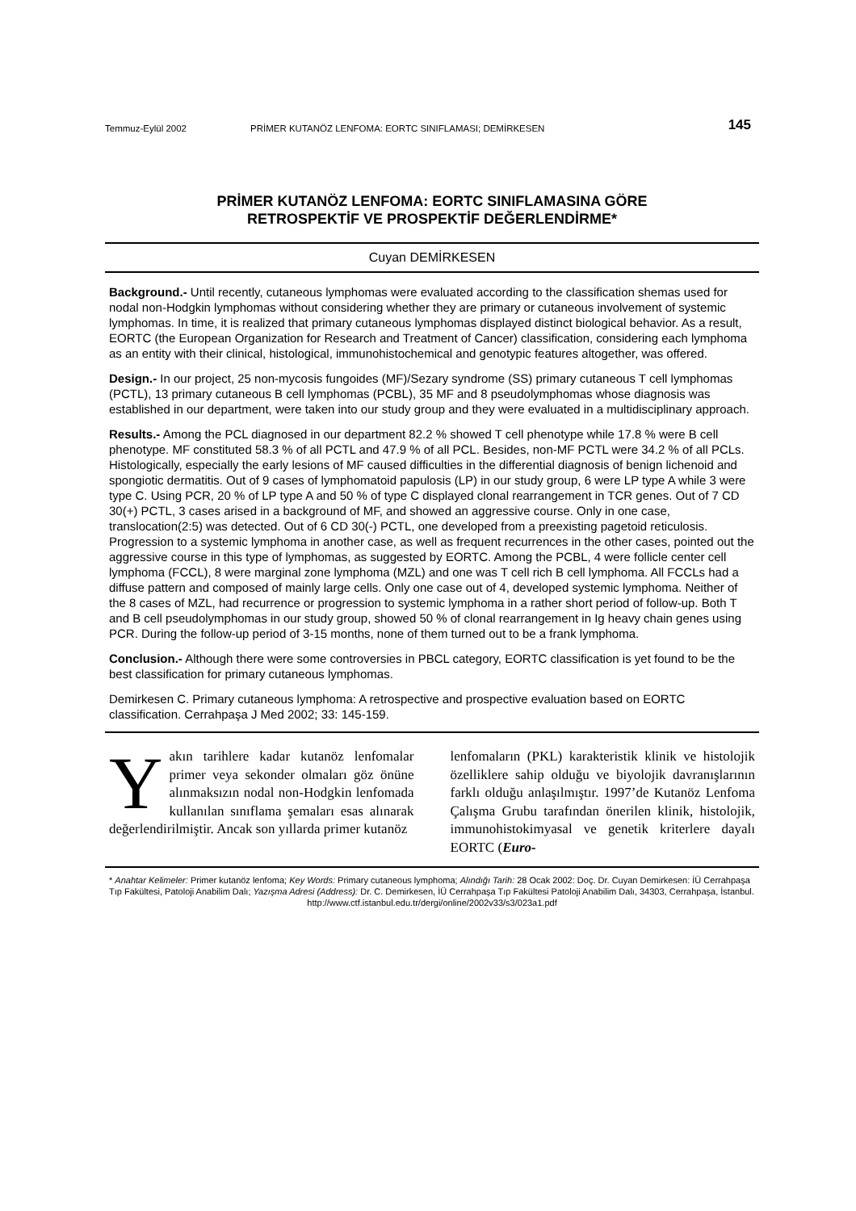Temmuz-Eylül 2002 PRİMER KUTANÖZ LENFOMA: EORTC SINIFLAMASI; DEMİRKESEN 145
PRİMER KUTANÖZ LENFOMA: EORTC SINIFLAMASINA GÖRE
RETROSPEKTİF VE PROSPEKTİF DEĞERLENDİRME*
Cuyan DEMİRKESEN
Background.- Until recently, cutaneous lymphomas were evaluated according to the classification shemas used for nodal non-Hodgkin lymphomas without considering whether they are primary or cutaneous involvement of systemic lymphomas. In time, it is realized that primary cutaneous lymphomas displayed distinct biological behavior. As a result, EORTC (the European Organization for Research and Treatment of Cancer) classification, considering each lymphoma as an entity with their clinical, histological, immunohistochemical and genotypic features altogether, was offered.
Design.- In our project, 25 non-mycosis fungoides (MF)/Sezary syndrome (SS) primary cutaneous T cell lymphomas (PCTL), 13 primary cutaneous B cell lymphomas (PCBL), 35 MF and 8 pseudolymphomas whose diagnosis was established in our department, were taken into our study group and they were evaluated in a multidisciplinary approach.
Results.- Among the PCL diagnosed in our department 82.2 % showed T cell phenotype while 17.8 % were B cell phenotype. MF constituted 58.3 % of all PCTL and 47.9 % of all PCL. Besides, non-MF PCTL were 34.2 % of all PCLs. Histologically, especially the early lesions of MF caused difficulties in the differential diagnosis of benign lichenoid and spongiotic dermatitis. Out of 9 cases of lymphomatoid papulosis (LP) in our study group, 6 were LP type A while 3 were type C. Using PCR, 20 % of LP type A and 50 % of type C displayed clonal rearrangement in TCR genes. Out of 7 CD 30(+) PCTL, 3 cases arised in a background of MF, and showed an aggressive course. Only in one case, translocation(2:5) was detected. Out of 6 CD 30(-) PCTL, one developed from a preexisting pagetoid reticulosis. Progression to a systemic lymphoma in another case, as well as frequent recurrences in the other cases, pointed out the aggressive course in this type of lymphomas, as suggested by EORTC. Among the PCBL, 4 were follicle center cell lymphoma (FCCL), 8 were marginal zone lymphoma (MZL) and one was T cell rich B cell lymphoma. All FCCLs had a diffuse pattern and composed of mainly large cells. Only one case out of 4, developed systemic lymphoma. Neither of the 8 cases of MZL, had recurrence or progression to systemic lymphoma in a rather short period of follow-up. Both T and B cell pseudolymphomas in our study group, showed 50 % of clonal rearrangement in Ig heavy chain genes using PCR. During the follow-up period of 3-15 months, none of them turned out to be a frank lymphoma.
Conclusion.- Although there were some controversies in PBCL category, EORTC classification is yet found to be the best classification for primary cutaneous lymphomas.
Demirkesen C. Primary cutaneous lymphoma: A retrospective and prospective evaluation based on EORTC classification. Cerrahpaşa J Med 2002; 33: 145-159.
Yakın tarihlere kadar kutanöz lenfomalar primer veya sekonder olmaları göz önüne alınmaksızın nodal non-Hodgkin lenfomada kullanılan sınıflama şemaları esas alınarak değerlendirilmiştir. Ancak son yıllarda primer kutanöz
lenfomaların (PKL) karakteristik klinik ve histolojik özelliklere sahip olduğu ve biyolojik davranışlarının farklı olduğu anlaşılmıştır. 1997’de Kutanöz Lenfoma Çalışma Grubu tarafından önerilen klinik, histolojik, immunohistokimyasal ve genetik kriterlere dayalı EORTC (Euro-
* Anahtar Kelimeler: Primer kutanöz lenfoma; Key Words: Primary cutaneous lymphoma; Alındığı Tarih: 28 Ocak 2002: Doç. Dr. Cuyan Demirkesen: İÜ Cerrahpaşa Tıp Fakültesi, Patoloji Anabilim Dalı; Yazışma Adresi (Address): Dr. C. Demirkesen, İÜ Cerrahpaşa Tıp Fakültesi Patoloji Anabilim Dalı, 34303, Cerrahpaşa, İstanbul.
http://www.ctf.istanbul.edu.tr/dergi/online/2002v33/s3/023a1.pdf